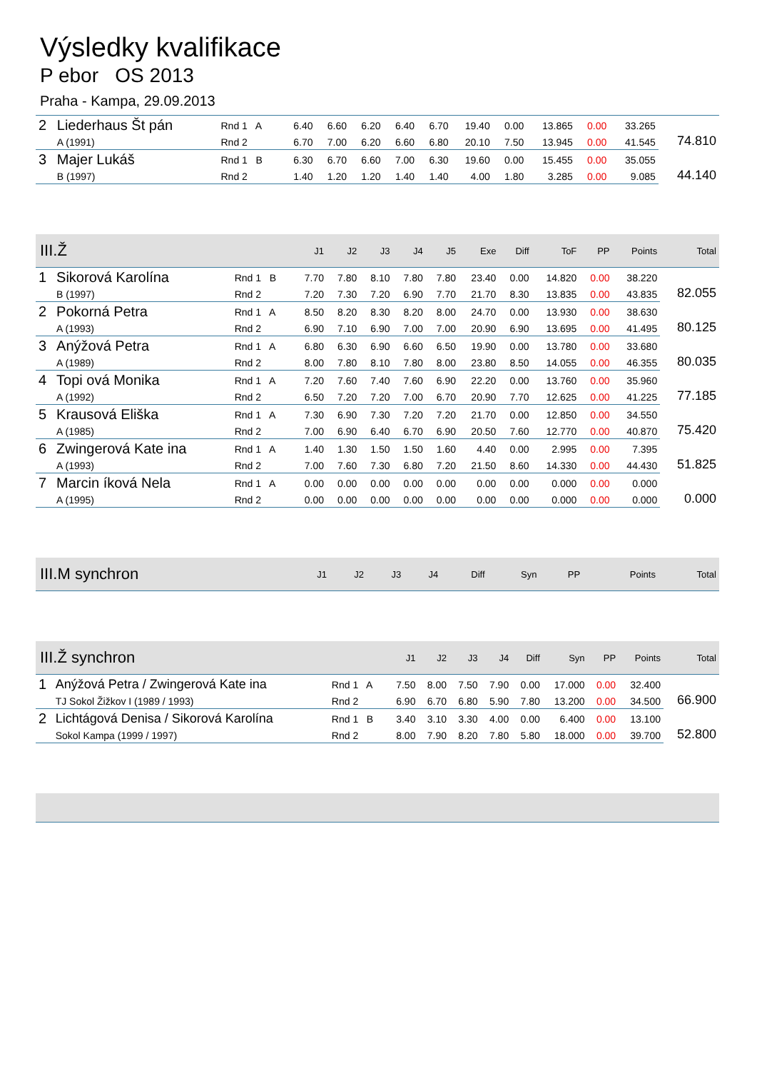Výsledky kvalifikace
P ebor OS 2013
Praha - Kampa, 29.09.2013
| 2 | Liederhaus Št pán | Rnd 1 A | 6.40 | 6.60 | 6.20 | 6.40 | 6.70 | 19.40 | 0.00 | 13.865 | 0.00 | 33.265 | 74.810 |
| | A (1991) | Rnd 2 | 6.70 | 7.00 | 6.20 | 6.60 | 6.80 | 20.10 | 7.50 | 13.945 | 0.00 | 41.545 | |
| 3 | Majer Lukáš | Rnd 1 B | 6.30 | 6.70 | 6.60 | 7.00 | 6.30 | 19.60 | 0.00 | 15.455 | 0.00 | 35.055 | 44.140 |
| | B (1997) | Rnd 2 | 1.40 | 1.20 | 1.20 | 1.40 | 1.40 | 4.00 | 1.80 | 3.285 | 0.00 | 9.085 | |
| III.Ž | | | J1 | J2 | J3 | J4 | J5 | Exe | Diff | ToF | PP | Points | Total |
| --- | --- | --- | --- | --- | --- | --- | --- | --- | --- | --- | --- | --- | --- |
| 1 | Sikorová Karolína | Rnd 1 B | 7.70 | 7.80 | 8.10 | 7.80 | 7.80 | 23.40 | 0.00 | 14.820 | 0.00 | 38.220 | 82.055 |
| | B (1997) | Rnd 2 | 7.20 | 7.30 | 7.20 | 6.90 | 7.70 | 21.70 | 8.30 | 13.835 | 0.00 | 43.835 | |
| 2 | Pokorná Petra | Rnd 1 A | 8.50 | 8.20 | 8.30 | 8.20 | 8.00 | 24.70 | 0.00 | 13.930 | 0.00 | 38.630 | 80.125 |
| | A (1993) | Rnd 2 | 6.90 | 7.10 | 6.90 | 7.00 | 7.00 | 20.90 | 6.90 | 13.695 | 0.00 | 41.495 | |
| 3 | Anýžová Petra | Rnd 1 A | 6.80 | 6.30 | 6.90 | 6.60 | 6.50 | 19.90 | 0.00 | 13.780 | 0.00 | 33.680 | 80.035 |
| | A (1989) | Rnd 2 | 8.00 | 7.80 | 8.10 | 7.80 | 8.00 | 23.80 | 8.50 | 14.055 | 0.00 | 46.355 | |
| 4 | Topi ová Monika | Rnd 1 A | 7.20 | 7.60 | 7.40 | 7.60 | 6.90 | 22.20 | 0.00 | 13.760 | 0.00 | 35.960 | 77.185 |
| | A (1992) | Rnd 2 | 6.50 | 7.20 | 7.20 | 7.00 | 6.70 | 20.90 | 7.70 | 12.625 | 0.00 | 41.225 | |
| 5 | Krausová Eliška | Rnd 1 A | 7.30 | 6.90 | 7.30 | 7.20 | 7.20 | 21.70 | 0.00 | 12.850 | 0.00 | 34.550 | 75.420 |
| | A (1985) | Rnd 2 | 7.00 | 6.90 | 6.40 | 6.70 | 6.90 | 20.50 | 7.60 | 12.770 | 0.00 | 40.870 | |
| 6 | Zwingerová Kate ina | Rnd 1 A | 1.40 | 1.30 | 1.50 | 1.50 | 1.60 | 4.40 | 0.00 | 2.995 | 0.00 | 7.395 | 51.825 |
| | A (1993) | Rnd 2 | 7.00 | 7.60 | 7.30 | 6.80 | 7.20 | 21.50 | 8.60 | 14.330 | 0.00 | 44.430 | |
| 7 | Marcin íková Nela | Rnd 1 A | 0.00 | 0.00 | 0.00 | 0.00 | 0.00 | 0.00 | 0.00 | 0.000 | 0.00 | 0.000 | 0.000 |
| | A (1995) | Rnd 2 | 0.00 | 0.00 | 0.00 | 0.00 | 0.00 | 0.00 | 0.00 | 0.000 | 0.00 | 0.000 | |
| III.M synchron | J1 | J2 | J3 | J4 | Diff | Syn | PP | Points | Total |
| --- | --- | --- | --- | --- | --- | --- | --- | --- | --- |
| III.Ž synchron | | | J1 | J2 | J3 | J4 | Diff | Syn | PP | Points | Total |
| --- | --- | --- | --- | --- | --- | --- | --- | --- | --- | --- | --- |
| 1 | Anýžová Petra / Zwingerová Kate ina | Rnd 1 A | 7.50 | 8.00 | 7.50 | 7.90 | 0.00 | 17.000 | 0.00 | 32.400 | 66.900 |
| | TJ Sokol Žižkov I (1989 / 1993) | Rnd 2 | 6.90 | 6.70 | 6.80 | 5.90 | 7.80 | 13.200 | 0.00 | 34.500 | |
| 2 | Lichtágová Denisa / Sikorová Karolína | Rnd 1 B | 3.40 | 3.10 | 3.30 | 4.00 | 0.00 | 6.400 | 0.00 | 13.100 | 52.800 |
| | Sokol Kampa (1999 / 1997) | Rnd 2 | 8.00 | 7.90 | 8.20 | 7.80 | 5.80 | 18.000 | 0.00 | 39.700 | |